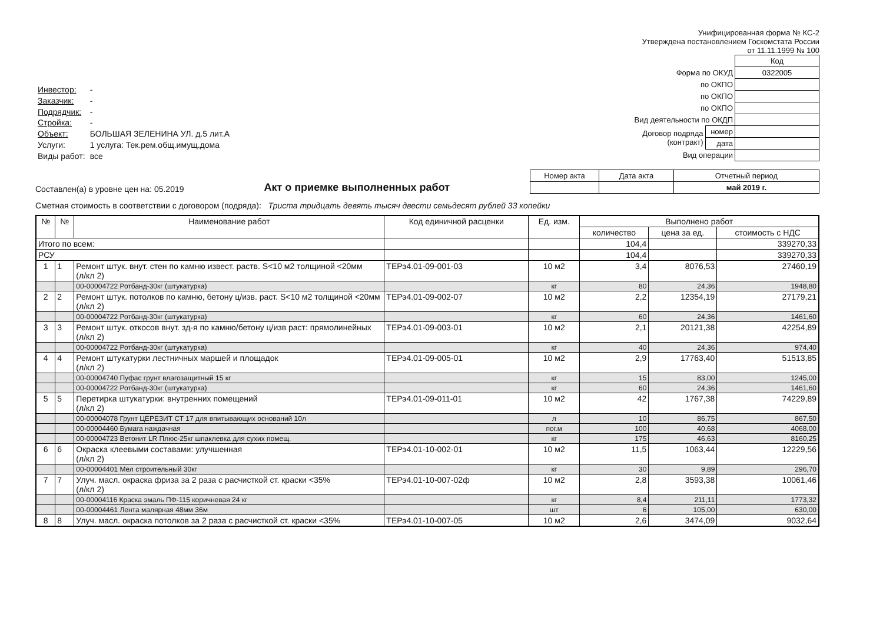Унифицированная форма № КС-2
Утверждена постановлением Госкомстата России
от 11.11.1999 № 100
| Инвестор: | - |
| Заказчик: | - |
| Подрядчик: | - |
| Стройка: | - |
| Объект: | БОЛЬШАЯ ЗЕЛЕНИНА УЛ. д.5 лит.А |
| Услуги: | 1 услуга: Тек.рем.общ.имущ.дома |
| Виды работ: | все |
| | | Код |
| Форма по ОКУД | | 0322005 |
| по ОКПО | | |
| по ОКПО | | |
| по ОКПО | | |
| Вид деятельности по ОКДП | | |
| Договор подряда (контракт) | номер | |
| | дата | |
| Вид операции | | |
Составлен(а) в уровне цен на: 05.2019
Акт о приемке выполненных работ
| Номер акта | Дата акта | Отчетный период |
| | | май 2019 г. |
Сметная стоимость в соответствии с договором (подряда): Триста тридцать девять тысяч двести семьдесят рублей 33 копейки
| № | № | Наименование работ | Код единичной расценки | Ед. изм. | Выполнено работ | | |
| --- | --- | --- | --- | --- | --- | --- | --- |
| | | | | | количество | цена за ед. | стоимость с НДС |
| Итого по всем: | | | | | 104,4 | | 339270,33 |
| РСУ | | | | | 104,4 | | 339270,33 |
| 1 | 1 | Ремонт штук. внут. стен по камню извест. раств. S<10 м2 толщиной <20мм (л/кл 2) | ТЕРэ4.01-09-001-03 | 10 м2 | 3,4 | 8076,53 | 27460,19 |
| | | 00-00004722 Ротбанд-30кг (штукатурка) | | кг | 80 | 24,36 | 1948,80 |
| 2 | 2 | Ремонт штук. потолков по камню, бетону ц/изв. раст. S<10 м2 толщиной <20мм (л/кл 2) | ТЕРэ4.01-09-002-07 | 10 м2 | 2,2 | 12354,19 | 27179,21 |
| | | 00-00004722 Ротбанд-30кг (штукатурка) | | кг | 60 | 24,36 | 1461,60 |
| 3 | 3 | Ремонт штук. откосов внут. зд-я по камню/бетону ц/изв раст: прямолинейных (л/кл 2) | ТЕРэ4.01-09-003-01 | 10 м2 | 2,1 | 20121,38 | 42254,89 |
| | | 00-00004722 Ротбанд-30кг (штукатурка) | | кг | 40 | 24,36 | 974,40 |
| 4 | 4 | Ремонт штукатурки лестничных маршей и площадок (л/кл 2) | ТЕРэ4.01-09-005-01 | 10 м2 | 2,9 | 17763,40 | 51513,85 |
| | | 00-00004740 Пуфас грунт влагозащитный 15 кг | | кг | 15 | 83,00 | 1245,00 |
| | | 00-00004722 Ротбанд-30кг (штукатурка) | | кг | 60 | 24,36 | 1461,60 |
| 5 | 5 | Перетирка штукатурки: внутренних помещений (л/кл 2) | ТЕРэ4.01-09-011-01 | 10 м2 | 42 | 1767,38 | 74229,89 |
| | | 00-00004078 Грунт ЦЕРЕЗИТ СТ 17 для впитывающих оснований 10л | | л | 10 | 86,75 | 867,50 |
| | | 00-00004460 Бумага наждачная | | пог.м | 100 | 40,68 | 4068,00 |
| | | 00-00004723 Ветонит LR Плюс-25кг шпаклевка для сухих помещ. | | кг | 175 | 46,63 | 8160,25 |
| 6 | 6 | Окраска клеевыми составами: улучшенная (л/кл 2) | ТЕРэ4.01-10-002-01 | 10 м2 | 11,5 | 1063,44 | 12229,56 |
| | | 00-00004401 Мел строительный 30кг | | кг | 30 | 9,89 | 296,70 |
| 7 | 7 | Улуч. масл. окраска фриза за 2 раза с расчисткой ст. краски <35% (л/кл 2) | ТЕРэ4.01-10-007-02ф | 10 м2 | 2,8 | 3593,38 | 10061,46 |
| | | 00-00004116 Краска эмаль ПФ-115 коричневая 24 кг | | кг | 8,4 | 211,11 | 1773,32 |
| | | 00-00004461 Лента малярная 48мм 36м | | шт | 6 | 105,00 | 630,00 |
| 8 | 8 | Улуч. масл. окраска потолков за 2 раза с расчисткой ст. краски <35% | ТЕРэ4.01-10-007-05 | 10 м2 | 2,6 | 3474,09 | 9032,64 |